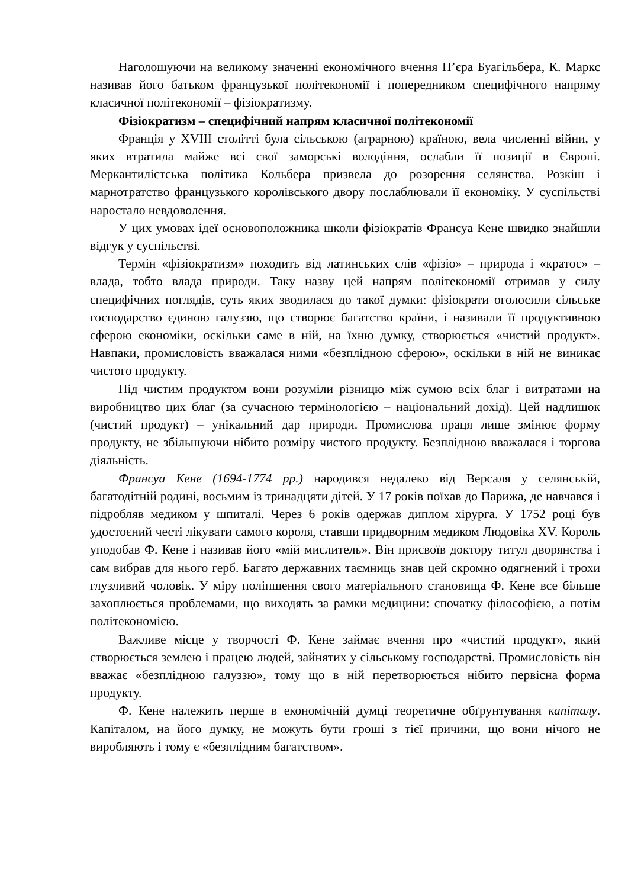Наголошуючи на великому значенні економічного вчення П’єра Буагільбера, К. Маркс називав його батьком французької політекономії і попередником специфічного напряму класичної політекономії – фізіократизму.
Фізіократизм – специфічний напрям класичної політекономії
Франція у XVIII столітті була сільською (аграрною) країною, вела численні війни, у яких втратила майже всі свої заморські володіння, ослабли її позиції в Європі. Меркантилістська політика Кольбера призвела до розорення селянства. Розкіш і марнотратство французького королівського двору послаблювали її економіку. У суспільстві наростало невдоволення.
У цих умовах ідеї основоположника школи фізіократів Франсуа Кене швидко знайшли відгук у суспільстві.
Термін «фізіократизм» походить від латинських слів «фізіо» – природа і «кратос» – влада, тобто влада природи. Таку назву цей напрям політекономії отримав у силу специфічних поглядів, суть яких зводилася до такої думки: фізіократи оголосили сільське господарство єдиною галуззю, що створює багатство країни, і називали її продуктивною сферою економіки, оскільки саме в ній, на їхню думку, створюється «чистий продукт». Навпаки, промисловість вважалася ними «безплідною сферою», оскільки в ній не виникає чистого продукту.
Під чистим продуктом вони розуміли різницю між сумою всіх благ і витратами на виробництво цих благ (за сучасною термінологією – національний дохід). Цей надлишок (чистий продукт) – унікальний дар природи. Промислова праця лише змінює форму продукту, не збільшуючи нібито розміру чистого продукту. Безплідною вважалася і торгова діяльність.
Франсуа Кене (1694-1774 рр.) народився недалеко від Версаля у селянській, багатодітній родині, восьмим із тринадцяти дітей. У 17 років поїхав до Парижа, де навчався і підробляв медиком у шпиталі. Через 6 років одержав диплом хірурга. У 1752 році був удостоєний честі лікувати самого короля, ставши придворним медиком Людовіка XV. Король уподобав Ф. Кене і називав його «мій мислитель». Він присвоїв доктору титул дворянства і сам вибрав для нього герб. Багато державних таємниць знав цей скромно одягнений і трохи глузливий чоловік. У міру поліпшення свого матеріального становища Ф. Кене все більше захоплюється проблемами, що виходять за рамки медицини: спочатку філософією, а потім політекономією.
Важливе місце у творчості Ф. Кене займає вчення про «чистий продукт», який створюється землею і працею людей, зайнятих у сільському господарстві. Промисловість він вважає «безплідною галуззю», тому що в ній перетворюється нібито первісна форма продукту.
Ф. Кене належить перше в економічній думці теоретичне обґрунтування капіталу. Капіталом, на його думку, не можуть бути гроші з тієї причини, що вони нічого не виробляють і тому є «безплідним багатством».